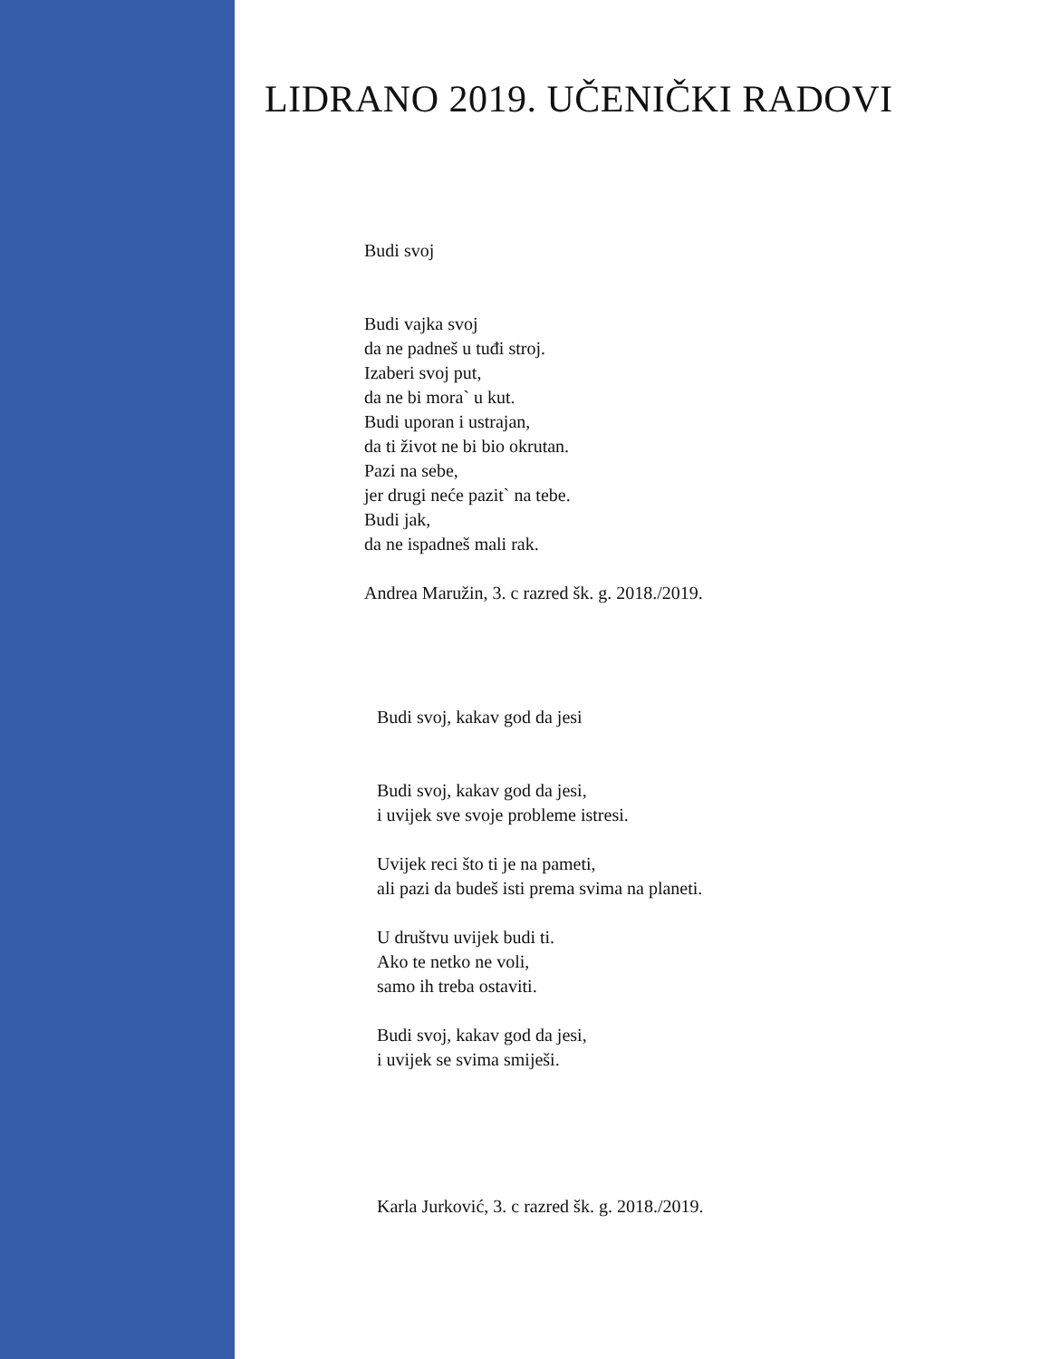LIDRANO 2019. UČENIČKI RADOVI
Budi svoj
Budi vajka svoj
da ne padneš u tuđi stroj.
Izaberi svoj put,
da ne bi mora` u kut.
Budi uporan i ustrajan,
da ti život ne bi bio okrutan.
Pazi na sebe,
jer drugi neće pazit` na tebe.
Budi jak,
da ne ispadneš mali rak.
Andrea Maružin, 3. c razred šk. g. 2018./2019.
Budi svoj, kakav god da jesi
Budi svoj, kakav god da jesi,
i uvijek sve svoje probleme istresi.
Uvijek reci što ti je na pameti,
ali pazi da budeš isti prema svima na planeti.
U društvu uvijek budi ti.
Ako te netko ne voli,
samo ih treba ostaviti.
Budi svoj, kakav god da jesi,
i uvijek se svima smiješi.
Karla Jurković, 3. c razred šk. g. 2018./2019.